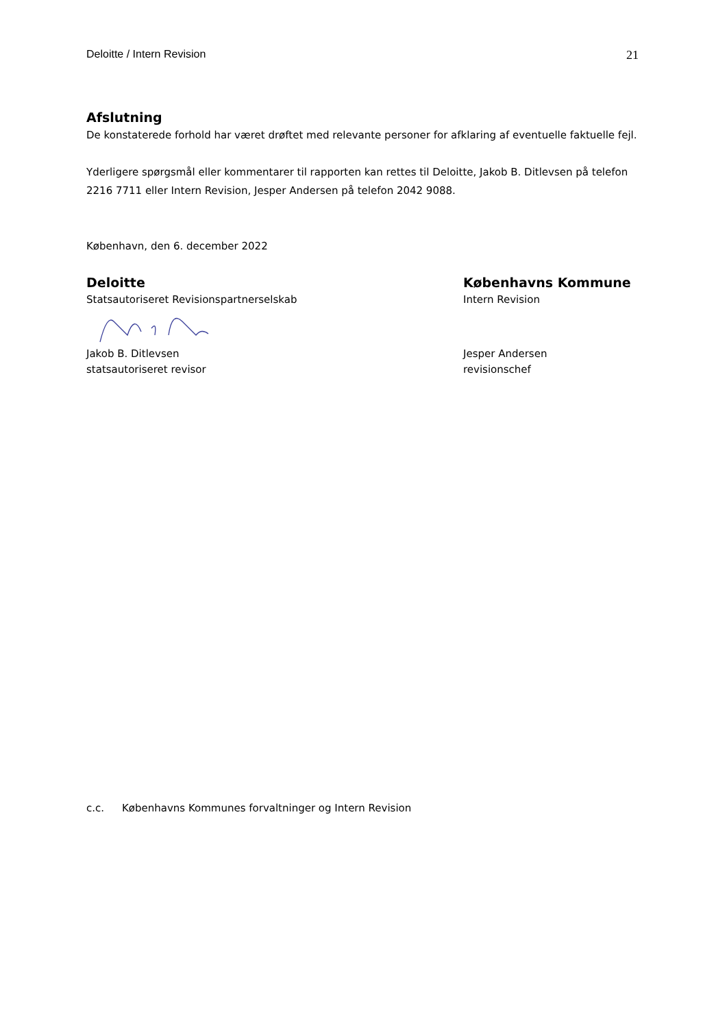Deloitte / Intern Revision 21
Afslutning
De konstaterede forhold har været drøftet med relevante personer for afklaring af eventuelle faktuelle fejl.
Yderligere spørgsmål eller kommentarer til rapporten kan rettes til Deloitte, Jakob B. Ditlevsen på telefon 2216 7711 eller Intern Revision, Jesper Andersen på telefon 2042 9088.
København, den 6. december 2022
Deloitte
Statsautoriseret Revisionspartnerselskab Jakob B. Ditlevsen
statsautoriseret revisor
Københavns Kommune
Intern Revision
Jesper Andersen
revisionschef
c.c. Københavns Kommunes forvaltninger og Intern Revision